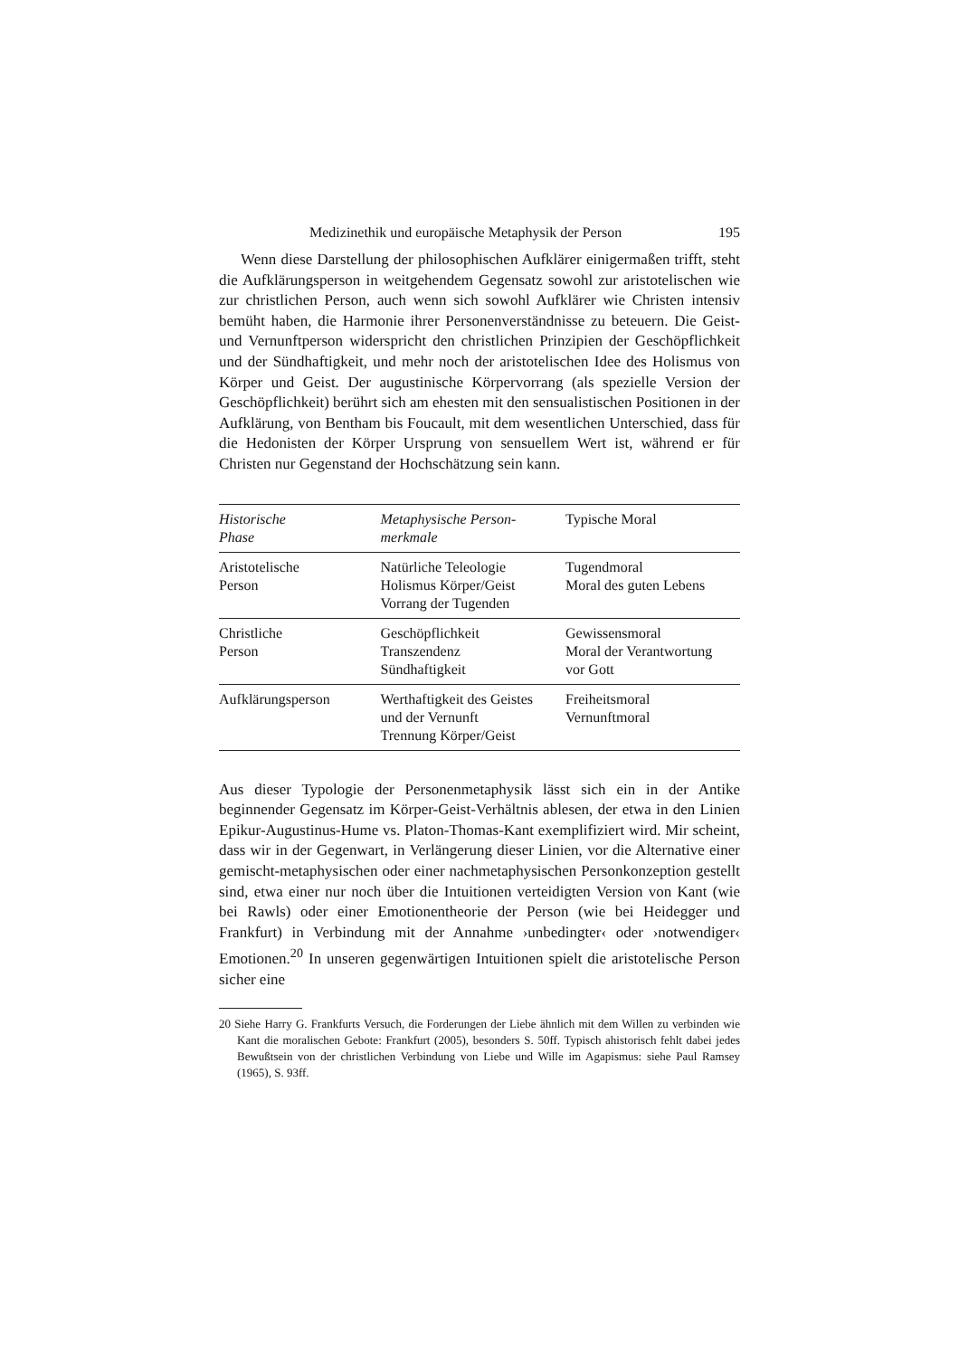Medizinethik und europäische Metaphysik der Person 195
Wenn diese Darstellung der philosophischen Aufklärer einigermaßen trifft, steht die Aufklärungsperson in weitgehendem Gegensatz sowohl zur aristotelischen wie zur christlichen Person, auch wenn sich sowohl Aufklärer wie Christen intensiv bemüht haben, die Harmonie ihrer Personenverständnisse zu beteuern. Die Geist- und Vernunftperson widerspricht den christlichen Prinzipien der Geschöpflichkeit und der Sündhaftigkeit, und mehr noch der aristotelischen Idee des Holismus von Körper und Geist. Der augustinische Körpervorrang (als spezielle Version der Geschöpflichkeit) berührt sich am ehesten mit den sensualistischen Positionen in der Aufklärung, von Bentham bis Foucault, mit dem wesentlichen Unterschied, dass für die Hedonisten der Körper Ursprung von sensuellem Wert ist, während er für Christen nur Gegenstand der Hochschätzung sein kann.
| Historische Phase | Metaphysische Person- merkmale | Typische Moral |
| --- | --- | --- |
| Aristotelische Person | Natürliche Teleologie Holismus Körper/Geist Vorrang der Tugenden | Tugendmoral Moral des guten Lebens |
| Christliche Person | Geschöpflichkeit Transzendenz Sündhaftigkeit | Gewissensmoral Moral der Verantwortung vor Gott |
| Aufklärungsperson | Werthaftigkeit des Geistes und der Vernunft Trennung Körper/Geist | Freiheitsmoral Vernunftmoral |
Aus dieser Typologie der Personenmetaphysik lässt sich ein in der Antike beginnender Gegensatz im Körper-Geist-Verhältnis ablesen, der etwa in den Linien Epikur-Augustinus-Hume vs. Platon-Thomas-Kant exemplifiziert wird. Mir scheint, dass wir in der Gegenwart, in Verlängerung dieser Linien, vor die Alternative einer gemischt-metaphysischen oder einer nachmetaphysischen Personkonzeption gestellt sind, etwa einer nur noch über die Intuitionen verteidigten Version von Kant (wie bei Rawls) oder einer Emotionentheorie der Person (wie bei Heidegger und Frankfurt) in Verbindung mit der Annahme ›unbedingter‹ oder ›notwendiger‹ Emotionen.<sup>20</sup> In unseren gegenwärtigen Intuitionen spielt die aristotelische Person sicher eine
20 Siehe Harry G. Frankfurts Versuch, die Forderungen der Liebe ähnlich mit dem Willen zu verbinden wie Kant die moralischen Gebote: Frankfurt (2005), besonders S. 50ff. Typisch ahistorisch fehlt dabei jedes Bewußtsein von der christlichen Verbindung von Liebe und Wille im Agapismus: siehe Paul Ramsey (1965), S. 93ff.